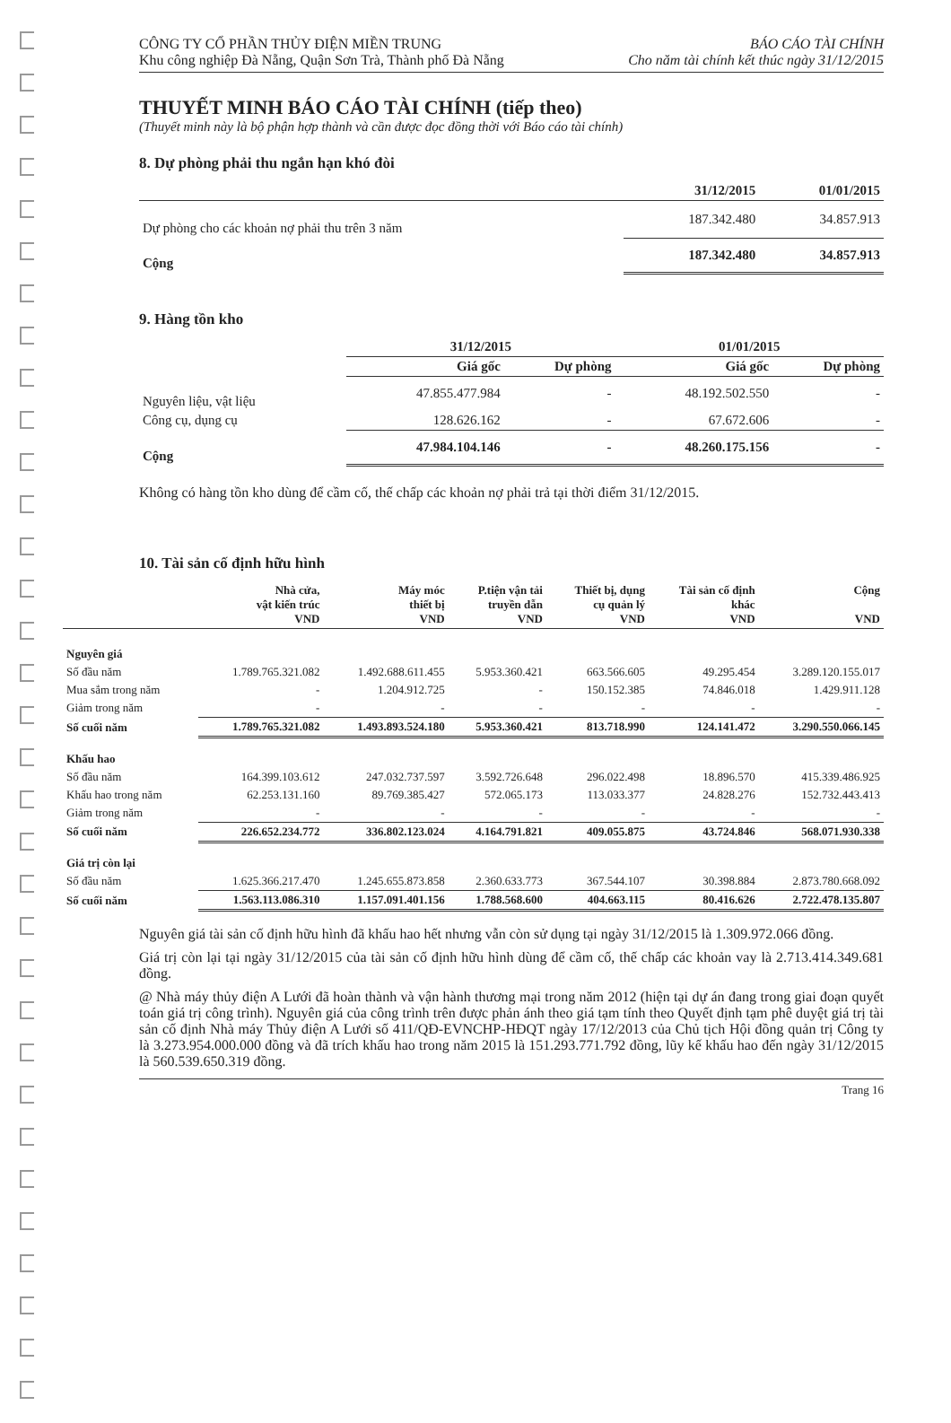CÔNG TY CỔ PHẦN THỦY ĐIỆN MIỀN TRUNG
Khu công nghiệp Đà Nẵng, Quận Sơn Trà, Thành phố Đà Nẵng
BÁO CÁO TÀI CHÍNH
Cho năm tài chính kết thúc ngày 31/12/2015
THUYẾT MINH BÁO CÁO TÀI CHÍNH (tiếp theo)
(Thuyết minh này là bộ phận hợp thành và cần được đọc đồng thời với Báo cáo tài chính)
8. Dự phòng phải thu ngắn hạn khó đòi
| | 31/12/2015 | 01/01/2015 |
| --- | --- | --- |
| Dự phòng cho các khoản nợ phải thu trên 3 năm | 187.342.480 | 34.857.913 |
| Cộng | 187.342.480 | 34.857.913 |
9. Hàng tồn kho
| | 31/12/2015 | | 01/01/2015 | |
| --- | --- | --- | --- | --- |
| | Giá gốc | Dự phòng | Giá gốc | Dự phòng |
| Nguyên liệu, vật liệu | 47.855.477.984 | - | 48.192.502.550 | - |
| Công cụ, dụng cụ | 128.626.162 | - | 67.672.606 | - |
| Cộng | 47.984.104.146 | - | 48.260.175.156 | - |
Không có hàng tồn kho dùng để cầm cố, thế chấp các khoản nợ phải trả tại thời điểm 31/12/2015.
10. Tài sản cố định hữu hình
| | Nhà cửa, vật kiến trúc VND | Máy móc thiết bị VND | P.tiện vận tải truyền dẫn VND | Thiết bị, dụng cụ quản lý VND | Tài sản cố định khác VND | Cộng VND |
| --- | --- | --- | --- | --- | --- | --- |
| Nguyên giá | | | | | | |
| Số đầu năm | 1.789.765.321.082 | 1.492.688.611.455 | 5.953.360.421 | 663.566.605 | 49.295.454 | 3.289.120.155.017 |
| Mua sắm trong năm | - | 1.204.912.725 | - | 150.152.385 | 74.846.018 | 1.429.911.128 |
| Giảm trong năm | - | - | - | - | - | - |
| Số cuối năm | 1.789.765.321.082 | 1.493.893.524.180 | 5.953.360.421 | 813.718.990 | 124.141.472 | 3.290.550.066.145 |
| Khấu hao | | | | | | |
| Số đầu năm | 164.399.103.612 | 247.032.737.597 | 3.592.726.648 | 296.022.498 | 18.896.570 | 415.339.486.925 |
| Khấu hao trong năm | 62.253.131.160 | 89.769.385.427 | 572.065.173 | 113.033.377 | 24.828.276 | 152.732.443.413 |
| Giảm trong năm | - | - | - | - | - | - |
| Số cuối năm | 226.652.234.772 | 336.802.123.024 | 4.164.791.821 | 409.055.875 | 43.724.846 | 568.071.930.338 |
| Giá trị còn lại | | | | | | |
| Số đầu năm | 1.625.366.217.470 | 1.245.655.873.858 | 2.360.633.773 | 367.544.107 | 30.398.884 | 2.873.780.668.092 |
| Số cuối năm | 1.563.113.086.310 | 1.157.091.401.156 | 1.788.568.600 | 404.663.115 | 80.416.626 | 2.722.478.135.807 |
Nguyên giá tài sản cố định hữu hình đã khấu hao hết nhưng vẫn còn sử dụng tại ngày 31/12/2015 là 1.309.972.066 đồng.
Giá trị còn lại tại ngày 31/12/2015 của tài sản cố định hữu hình dùng để cầm cố, thế chấp các khoản vay là 2.713.414.349.681 đồng.
@ Nhà máy thủy điện A Lưới đã hoàn thành và vận hành thương mại trong năm 2012 (hiện tại dự án đang trong giai đoạn quyết toán giá trị công trình). Nguyên giá của công trình trên được phản ánh theo giá tạm tính theo Quyết định tạm phê duyệt giá trị tài sản cố định Nhà máy Thủy điện A Lưới số 411/QĐ-EVNCHP-HĐQT ngày 17/12/2013 của Chủ tịch Hội đồng quản trị Công ty là 3.273.954.000.000 đồng và đã trích khấu hao trong năm 2015 là 151.293.771.792 đồng, lũy kế khấu hao đến ngày 31/12/2015 là 560.539.650.319 đồng.
Trang 16